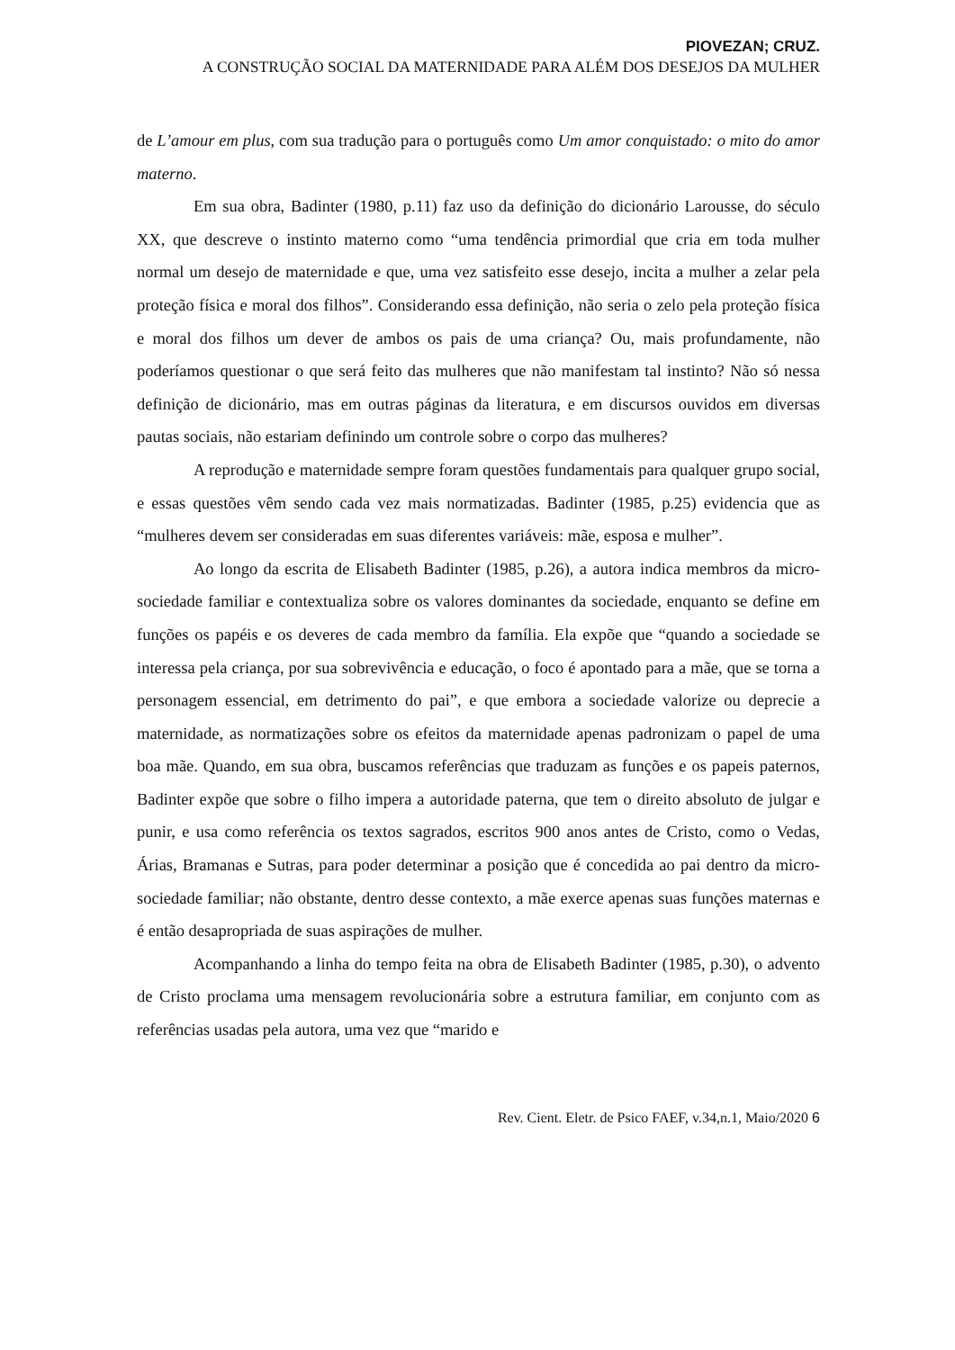PIOVEZAN; CRUZ.
A CONSTRUÇÃO SOCIAL DA MATERNIDADE PARA ALÉM DOS DESEJOS DA MULHER
de L’amour em plus, com sua tradução para o português como Um amor conquistado: o mito do amor materno.
Em sua obra, Badinter (1980, p.11) faz uso da definição do dicionário Larousse, do século XX, que descreve o instinto materno como “uma tendência primordial que cria em toda mulher normal um desejo de maternidade e que, uma vez satisfeito esse desejo, incita a mulher a zelar pela proteção física e moral dos filhos”. Considerando essa definição, não seria o zelo pela proteção física e moral dos filhos um dever de ambos os pais de uma criança? Ou, mais profundamente, não poderíamos questionar o que será feito das mulheres que não manifestam tal instinto? Não só nessa definição de dicionário, mas em outras páginas da literatura, e em discursos ouvidos em diversas pautas sociais, não estariam definindo um controle sobre o corpo das mulheres?
A reprodução e maternidade sempre foram questões fundamentais para qualquer grupo social, e essas questões vêm sendo cada vez mais normatizadas. Badinter (1985, p.25) evidencia que as “mulheres devem ser consideradas em suas diferentes variáveis: mãe, esposa e mulher”.
Ao longo da escrita de Elisabeth Badinter (1985, p.26), a autora indica membros da micro-sociedade familiar e contextualiza sobre os valores dominantes da sociedade, enquanto se define em funções os papéis e os deveres de cada membro da família. Ela expõe que “quando a sociedade se interessa pela criança, por sua sobrevivência e educação, o foco é apontado para a mãe, que se torna a personagem essencial, em detrimento do pai”, e que embora a sociedade valorize ou deprecie a maternidade, as normatizações sobre os efeitos da maternidade apenas padronizam o papel de uma boa mãe. Quando, em sua obra, buscamos referências que traduzam as funções e os papeis paternos, Badinter expõe que sobre o filho impera a autoridade paterna, que tem o direito absoluto de julgar e punir, e usa como referência os textos sagrados, escritos 900 anos antes de Cristo, como o Vedas, Árias, Bramanas e Sutras, para poder determinar a posição que é concedida ao pai dentro da micro-sociedade familiar; não obstante, dentro desse contexto, a mãe exerce apenas suas funções maternas e é então desapropriada de suas aspirações de mulher.
Acompanhando a linha do tempo feita na obra de Elisabeth Badinter (1985, p.30), o advento de Cristo proclama uma mensagem revolucionária sobre a estrutura familiar, em conjunto com as referências usadas pela autora, uma vez que “marido e
Rev. Cient. Eletr. de Psico FAEF, v.34,n.1, Maio/2020 6